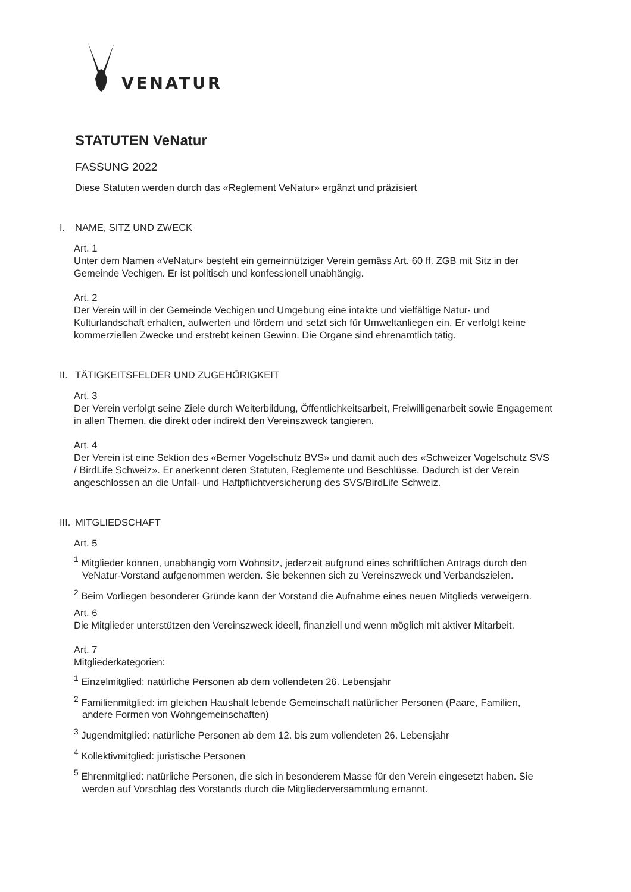VENATUR
STATUTEN VeNatur
FASSUNG 2022
Diese Statuten werden durch das «Reglement VeNatur» ergänzt und präzisiert
I. NAME, SITZ UND ZWECK
Art. 1
Unter dem Namen «VeNatur» besteht ein gemeinnütziger Verein gemäss Art. 60 ff. ZGB mit Sitz in der Gemeinde Vechigen. Er ist politisch und konfessionell unabhängig.
Art. 2
Der Verein will in der Gemeinde Vechigen und Umgebung eine intakte und vielfältige Natur- und Kulturlandschaft erhalten, aufwerten und fördern und setzt sich für Umweltanliegen ein. Er verfolgt keine kommerziellen Zwecke und erstrebt keinen Gewinn. Die Organe sind ehrenamtlich tätig.
II. TÄTIGKEITSFELDER UND ZUGEHÖRIGKEIT
Art. 3
Der Verein verfolgt seine Ziele durch Weiterbildung, Öffentlichkeitsarbeit, Freiwilligenarbeit sowie Engagement in allen Themen, die direkt oder indirekt den Vereinszweck tangieren.
Art. 4
Der Verein ist eine Sektion des «Berner Vogelschutz BVS» und damit auch des «Schweizer Vogelschutz SVS / BirdLife Schweiz». Er anerkennt deren Statuten, Reglemente und Beschlüsse. Dadurch ist der Verein angeschlossen an die Unfall- und Haftpflichtversicherung des SVS/BirdLife Schweiz.
III. MITGLIEDSCHAFT
Art. 5
<sup>1</sup> Mitglieder können, unabhängig vom Wohnsitz, jederzeit aufgrund eines schriftlichen Antrags durch den VeNatur-Vorstand aufgenommen werden. Sie bekennen sich zu Vereinszweck und Verbandszielen.
<sup>2</sup> Beim Vorliegen besonderer Gründe kann der Vorstand die Aufnahme eines neuen Mitglieds verweigern.
Art. 6
Die Mitglieder unterstützen den Vereinszweck ideell, finanziell und wenn möglich mit aktiver Mitarbeit.
Art. 7
Mitgliederkategorien:
<sup>1</sup> Einzelmitglied: natürliche Personen ab dem vollendeten 26. Lebensjahr
<sup>2</sup> Familienmitglied: im gleichen Haushalt lebende Gemeinschaft natürlicher Personen (Paare, Familien, andere Formen von Wohngemeinschaften)
<sup>3</sup> Jugendmitglied: natürliche Personen ab dem 12. bis zum vollendeten 26. Lebensjahr
<sup>4</sup> Kollektivmitglied: juristische Personen
<sup>5</sup> Ehrenmitglied: natürliche Personen, die sich in besonderem Masse für den Verein eingesetzt haben. Sie werden auf Vorschlag des Vorstands durch die Mitgliederversammlung ernannt.